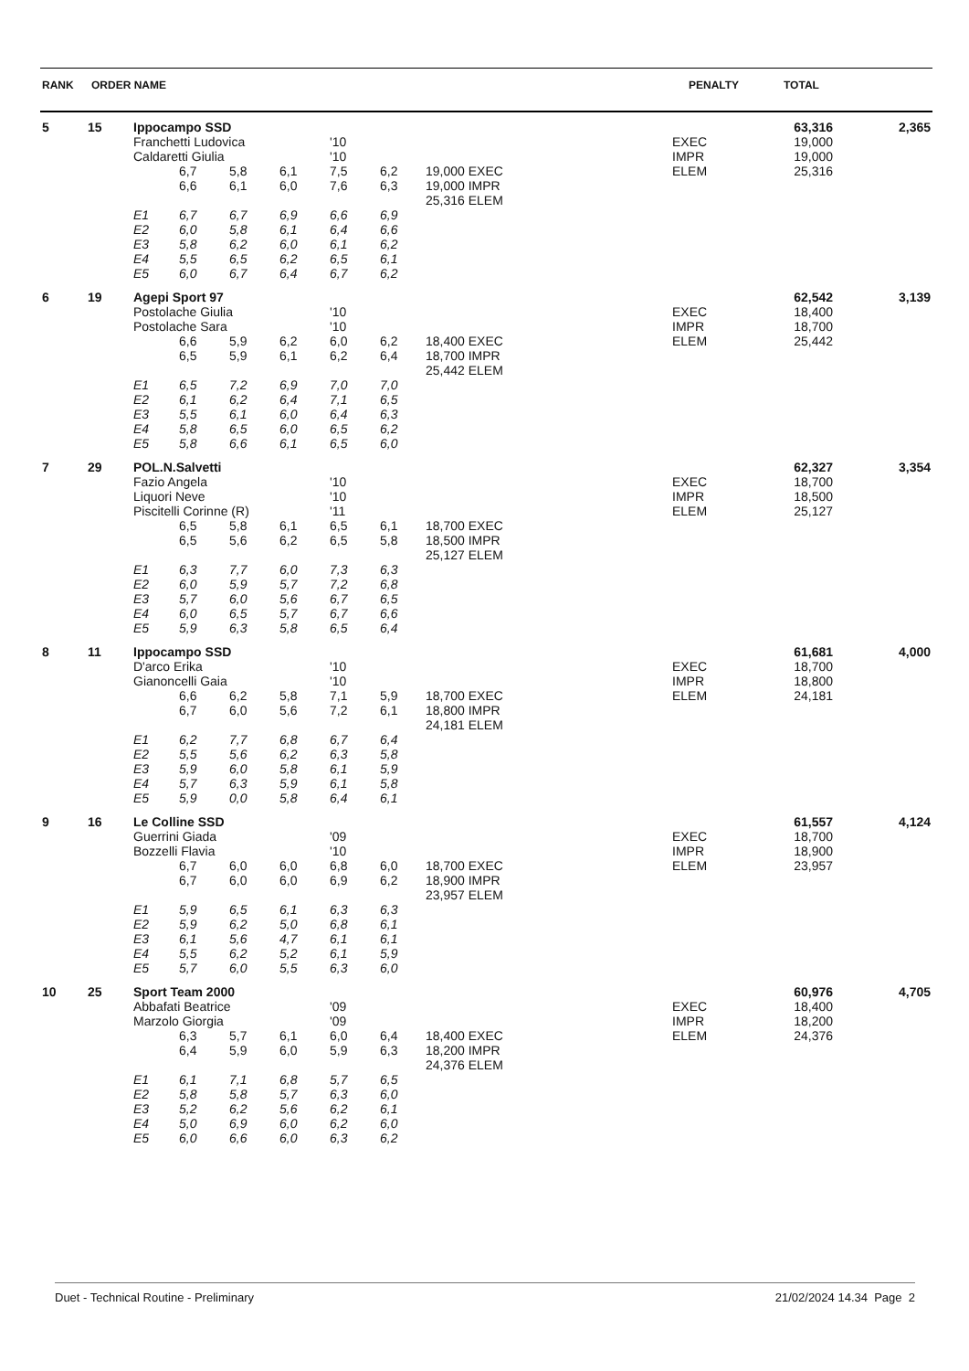| RANK | ORDER NAME | PENALTY | TOTAL |
| --- | --- | --- | --- |
| 5 | 15 | Ippocampo SSD | | | | | | | | | 63,316 | 2,365 |
| | | Franchetti Ludovica | | | | '10 | | | | EXEC | 19,000 | |
| | | Caldaretti Giulia | | | | '10 | | | | IMPR | 19,000 | |
| | | | 6,7 | 5,8 | 6,1 | 7,5 | 6,2 | 19,000 EXEC | | ELEM | 25,316 | |
| | | | 6,6 | 6,1 | 6,0 | 7,6 | 6,3 | 19,000 IMPR | | | | |
| | | | | | | | | 25,316 ELEM | | | | |
| | | E1 | 6,7 | 6,7 | 6,9 | 6,6 | 6,9 | | | | | |
| | | E2 | 6,0 | 5,8 | 6,1 | 6,4 | 6,6 | | | | | |
| | | E3 | 5,8 | 6,2 | 6,0 | 6,1 | 6,2 | | | | | |
| | | E4 | 5,5 | 6,5 | 6,2 | 6,5 | 6,1 | | | | | |
| | | E5 | 6,0 | 6,7 | 6,4 | 6,7 | 6,2 | | | | | |
| 6 | 19 | Agepi Sport 97 | | | | | | | | | 62,542 | 3,139 |
| | | Postolache Giulia | | | | '10 | | | | EXEC | 18,400 | |
| | | Postolache Sara | | | | '10 | | | | IMPR | 18,700 | |
| | | | 6,6 | 5,9 | 6,2 | 6,0 | 6,2 | 18,400 EXEC | | ELEM | 25,442 | |
| | | | 6,5 | 5,9 | 6,1 | 6,2 | 6,4 | 18,700 IMPR | | | | |
| | | | | | | | | 25,442 ELEM | | | | |
| | | E1 | 6,5 | 7,2 | 6,9 | 7,0 | 7,0 | | | | | |
| | | E2 | 6,1 | 6,2 | 6,4 | 7,1 | 6,5 | | | | | |
| | | E3 | 5,5 | 6,1 | 6,0 | 6,4 | 6,3 | | | | | |
| | | E4 | 5,8 | 6,5 | 6,0 | 6,5 | 6,2 | | | | | |
| | | E5 | 5,8 | 6,6 | 6,1 | 6,5 | 6,0 | | | | | |
| 7 | 29 | POL.N.Salvetti | | | | | | | | | 62,327 | 3,354 |
| | | Fazio Angela | | | | '10 | | | | EXEC | 18,700 | |
| | | Liquori Neve | | | | '10 | | | | IMPR | 18,500 | |
| | | Piscitelli Corinne (R) | | | | '11 | | | | ELEM | 25,127 | |
| | | | 6,5 | 5,8 | 6,1 | 6,5 | 6,1 | 18,700 EXEC | | | | |
| | | | 6,5 | 5,6 | 6,2 | 6,5 | 5,8 | 18,500 IMPR | | | | |
| | | | | | | | | 25,127 ELEM | | | | |
| | | E1 | 6,3 | 7,7 | 6,0 | 7,3 | 6,3 | | | | | |
| | | E2 | 6,0 | 5,9 | 5,7 | 7,2 | 6,8 | | | | | |
| | | E3 | 5,7 | 6,0 | 5,6 | 6,7 | 6,5 | | | | | |
| | | E4 | 6,0 | 6,5 | 5,7 | 6,7 | 6,6 | | | | | |
| | | E5 | 5,9 | 6,3 | 5,8 | 6,5 | 6,4 | | | | | |
| 8 | 11 | Ippocampo SSD | | | | | | | | | 61,681 | 4,000 |
| | | D'arco Erika | | | | '10 | | | | EXEC | 18,700 | |
| | | Gianoncelli Gaia | | | | '10 | | | | IMPR | 18,800 | |
| | | | 6,6 | 6,2 | 5,8 | 7,1 | 5,9 | 18,700 EXEC | | ELEM | 24,181 | |
| | | | 6,7 | 6,0 | 5,6 | 7,2 | 6,1 | 18,800 IMPR | | | | |
| | | | | | | | | 24,181 ELEM | | | | |
| | | E1 | 6,2 | 7,7 | 6,8 | 6,7 | 6,4 | | | | | |
| | | E2 | 5,5 | 5,6 | 6,2 | 6,3 | 5,8 | | | | | |
| | | E3 | 5,9 | 6,0 | 5,8 | 6,1 | 5,9 | | | | | |
| | | E4 | 5,7 | 6,3 | 5,9 | 6,1 | 5,8 | | | | | |
| | | E5 | 5,9 | 0,0 | 5,8 | 6,4 | 6,1 | | | | | |
| 9 | 16 | Le Colline SSD | | | | | | | | | 61,557 | 4,124 |
| | | Guerrini Giada | | | | '09 | | | | EXEC | 18,700 | |
| | | Bozzelli Flavia | | | | '10 | | | | IMPR | 18,900 | |
| | | | 6,7 | 6,0 | 6,0 | 6,8 | 6,0 | 18,700 EXEC | | ELEM | 23,957 | |
| | | | 6,7 | 6,0 | 6,0 | 6,9 | 6,2 | 18,900 IMPR | | | | |
| | | | | | | | | 23,957 ELEM | | | | |
| | | E1 | 5,9 | 6,5 | 6,1 | 6,3 | 6,3 | | | | | |
| | | E2 | 5,9 | 6,2 | 5,0 | 6,8 | 6,1 | | | | | |
| | | E3 | 6,1 | 5,6 | 4,7 | 6,1 | 6,1 | | | | | |
| | | E4 | 5,5 | 6,2 | 5,2 | 6,1 | 5,9 | | | | | |
| | | E5 | 5,7 | 6,0 | 5,5 | 6,3 | 6,0 | | | | | |
| 10 | 25 | Sport Team 2000 | | | | | | | | | 60,976 | 4,705 |
| | | Abbafati Beatrice | | | | '09 | | | | EXEC | 18,400 | |
| | | Marzolo Giorgia | | | | '09 | | | | IMPR | 18,200 | |
| | | | 6,3 | 5,7 | 6,1 | 6,0 | 6,4 | 18,400 EXEC | | ELEM | 24,376 | |
| | | | 6,4 | 5,9 | 6,0 | 5,9 | 6,3 | 18,200 IMPR | | | | |
| | | | | | | | | 24,376 ELEM | | | | |
| | | E1 | 6,1 | 7,1 | 6,8 | 5,7 | 6,5 | | | | | |
| | | E2 | 5,8 | 5,8 | 5,7 | 6,3 | 6,0 | | | | | |
| | | E3 | 5,2 | 6,2 | 5,6 | 6,2 | 6,1 | | | | | |
| | | E4 | 5,0 | 6,9 | 6,0 | 6,2 | 6,0 | | | | | |
| | | E5 | 6,0 | 6,6 | 6,0 | 6,3 | 6,2 | | | | | |
Duet - Technical Routine - Preliminary 21/02/2024 14.34 Page 2